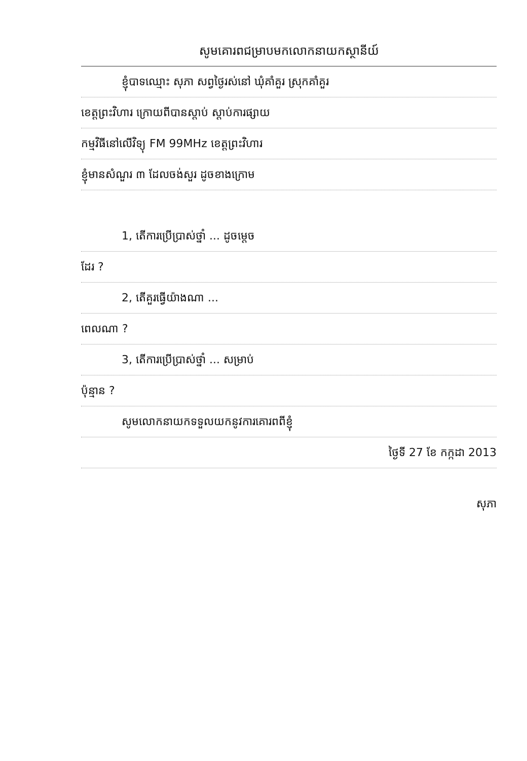សូមគោរពជម្រាបមកលោកនាយកស្ថានីយ៍
ខ្ញុំបាទឈ្មោះ សុភា សព្វថ្ងៃរស់នៅ ឃុំគាំគួរ ស្រុកគាំគួរ
ខេត្តព្រះវិហារ ក្រោយពីបានស្តាប់ ស្តាប់ការផ្សាយ
កម្មវិធីនៅលើវិទ្យុ FM 99MHz ខេត្តព្រះវិហារ
ខ្ញុំមានសំណួរ ៣ ដែលចង់សួរ ដូចខាងក្រោម
1, តើការប្រើប្រាស់ថ្នាំ ... ដូចម្តេច
ដែរ ?
2, តើគួរធ្វើយ៉ាងណា ...
ពេលណា ?
3, តើការប្រើប្រាស់ថ្នាំ ... សម្រាប់
ប៉ុន្មាន ?
សូមលោកនាយកទទួលយកនូវការគោរពពីខ្ញុំ
ថ្ងៃទី 27 ខែ កក្កដា 2013
សុភា